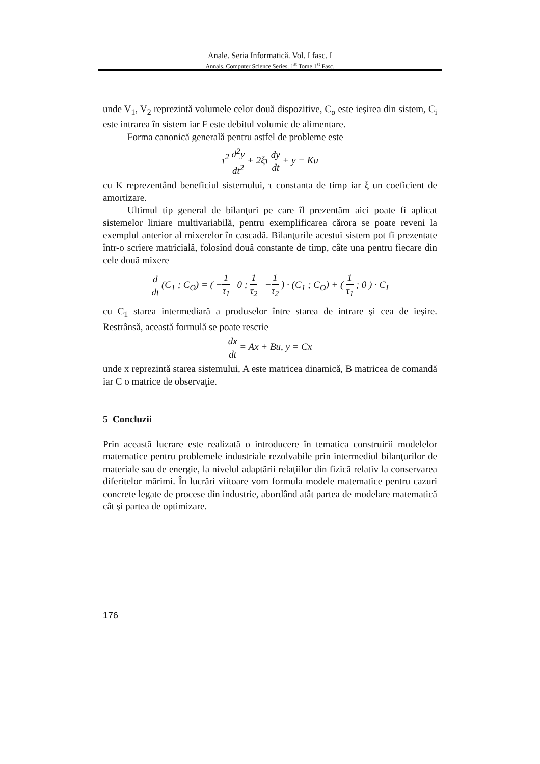Anale. Seria Informatică. Vol. I fasc. I
Annals. Computer Science Series. 1<sup>st</sup> Tome 1<sup>st</sup> Fasc.
unde V<sub>1</sub>, V<sub>2</sub> reprezintă volumele celor două dispozitive, C<sub>o</sub> este ieşirea din sistem, C<sub>i</sub> este intrarea în sistem iar F este debitul volumic de alimentare.
Forma canonică generală pentru astfel de probleme este
τ<sup>2</sup> d<sup>2</sup>y dt<sup>2</sup> + 2ξτ dy dt + y = Ku
cu K reprezentând beneficiul sistemului, τ constanta de timp iar ξ un coeficient de amortizare.
Ultimul tip general de bilanţuri pe care îl prezentăm aici poate fi aplicat sistemelor liniare multivariabilă, pentru exemplificarea cărora se poate reveni la exemplul anterior al mixerelor în cascadă. Bilanţurile acestui sistem pot fi prezentate într-o scriere matricială, folosind două constante de timp, câte una pentru fiecare din cele două mixere
d dt (C<sub>1</sub> ; C<sub>O</sub>) = ( −1 τ<sub>1</sub> 0 ; 1 τ<sub>2</sub> −1 τ<sub>2</sub> ) · (C<sub>1</sub> ; C<sub>O</sub>) + ( 1 τ<sub>1</sub> ; 0 ) · C<sub>I</sub>
cu C<sub>1</sub> starea intermediară a produselor între starea de intrare şi cea de ieşire. Restrânsă, această formulă se poate rescrie
dx dt = Ax + Bu, y = Cx
unde x reprezintă starea sistemului, A este matricea dinamică, B matricea de comandă iar C o matrice de observaţie.
5 Concluzii
Prin această lucrare este realizată o introducere în tematica construirii modelelor matematice pentru problemele industriale rezolvabile prin intermediul bilanţurilor de materiale sau de energie, la nivelul adaptării relaţiilor din fizică relativ la conservarea diferitelor mărimi. În lucrări viitoare vom formula modele matematice pentru cazuri concrete legate de procese din industrie, abordând atât partea de modelare matematică cât şi partea de optimizare.
176